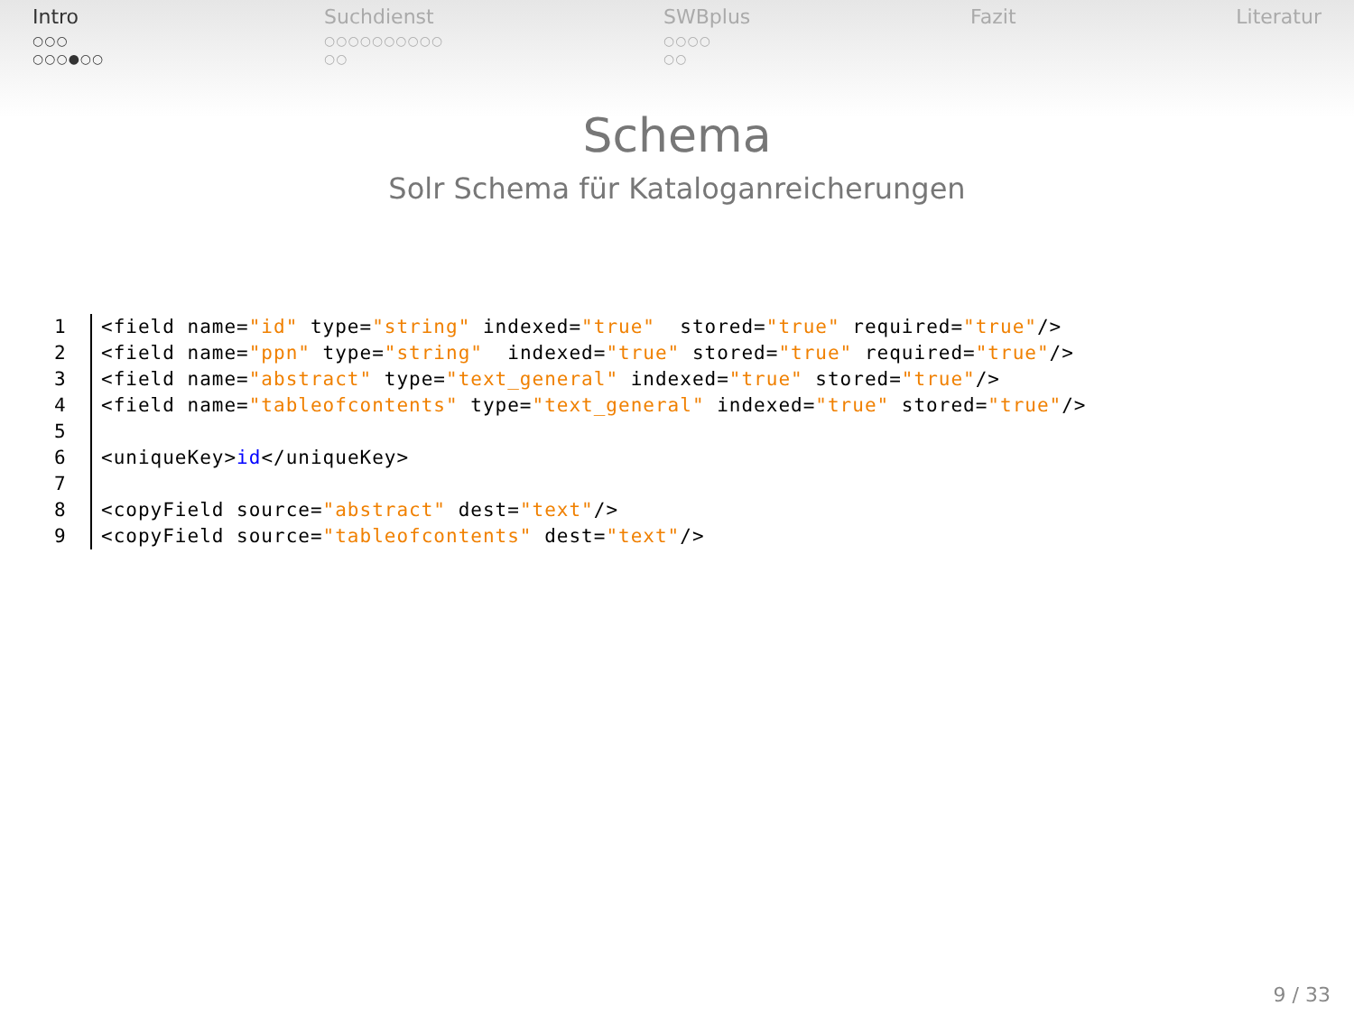Intro
○○○
○○○●○○
Suchdienst
○○○○○○○○○○
○○
SWBplus
○○○○
○○
Fazit Literatur
Schema
Solr Schema für Kataloganreicherungen
1 <field name="id" type="string" indexed="true" stored="true" required="true"/>
2 <field name="ppn" type="string" indexed="true" stored="true" required="true"/>
3 <field name="abstract" type="text_general" indexed="true" stored="true"/>
4 <field name="tableofcontents" type="text_general" indexed="true" stored="true"/>
5
6 <uniqueKey>id</uniqueKey>
7
8 <copyField source="abstract" dest="text"/>
9 <copyField source="tableofcontents" dest="text"/>
9 / 33